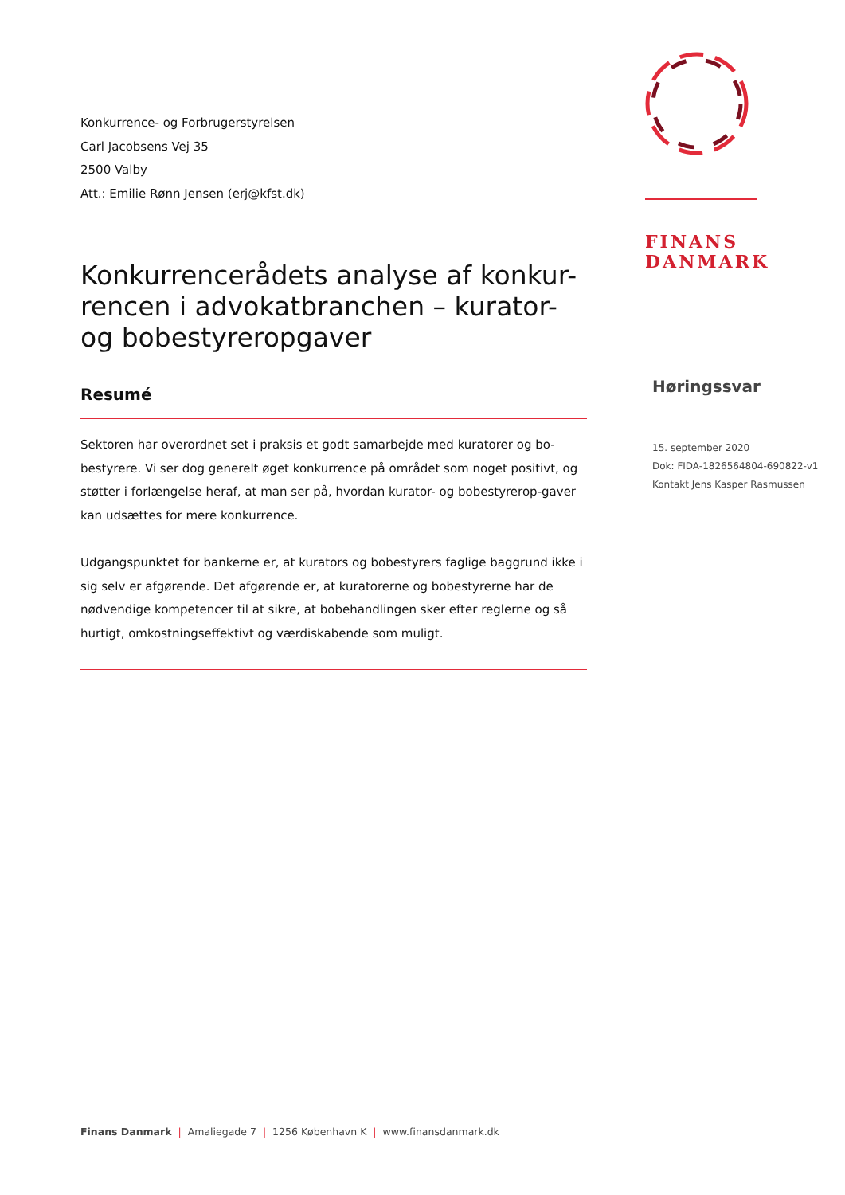Konkurrence- og Forbrugerstyrelsen
Carl Jacobsens Vej 35
2500 Valby
Att.: Emilie Rønn Jensen (erj@kfst.dk)
Konkurrencerådets analyse af konkur-rencen i advokatbranchen – kurator- og bobestyreropgaver
Resumé
Sektoren har overordnet set i praksis et godt samarbejde med kuratorer og bo-bestyrere. Vi ser dog generelt øget konkurrence på området som noget positivt, og støtter i forlængelse heraf, at man ser på, hvordan kurator- og bobestyrerop-gaver kan udsættes for mere konkurrence.
Udgangspunktet for bankerne er, at kurators og bobestyrers faglige baggrund ikke i sig selv er afgørende. Det afgørende er, at kuratorerne og bobestyrerne har de nødvendige kompetencer til at sikre, at bobehandlingen sker efter reglerne og så hurtigt, omkostningseffektivt og værdiskabende som muligt.
FINANS
DANMARK
Høringssvar
15. september 2020
Dok: FIDA-1826564804-690822-v1
Kontakt Jens Kasper Rasmussen
Finans Danmark | Amaliegade 7 | 1256 København K | www.finansdanmark.dk